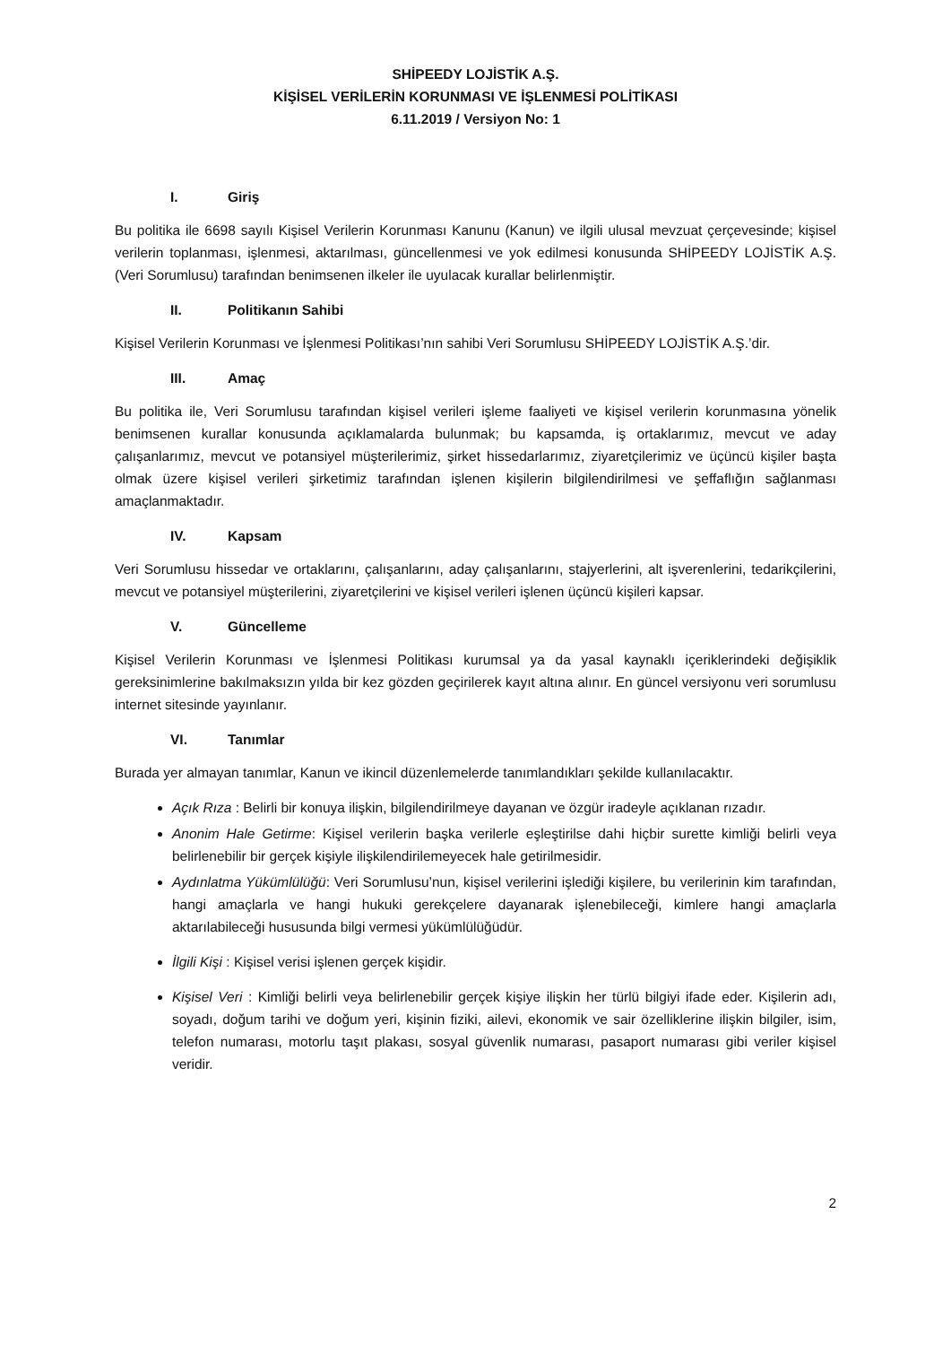SHİPEEDY LOJİSTİK A.Ş.
KİŞİSEL VERİLERİN KORUNMASI VE İŞLENMESİ POLİTİKASI
6.11.2019 / Versiyon No: 1
I. Giriş
Bu politika ile 6698 sayılı Kişisel Verilerin Korunması Kanunu (Kanun) ve ilgili ulusal mevzuat çerçevesinde; kişisel verilerin toplanması, işlenmesi, aktarılması, güncellenmesi ve yok edilmesi konusunda SHİPEEDY LOJİSTİK A.Ş. (Veri Sorumlusu) tarafından benimsenen ilkeler ile uyulacak kurallar belirlenmiştir.
II. Politikanın Sahibi
Kişisel Verilerin Korunması ve İşlenmesi Politikası’nın sahibi Veri Sorumlusu SHİPEEDY LOJİSTİK A.Ş.’dir.
III. Amaç
Bu politika ile, Veri Sorumlusu tarafından kişisel verileri işleme faaliyeti ve kişisel verilerin korunmasına yönelik benimsenen kurallar konusunda açıklamalarda bulunmak; bu kapsamda, iş ortaklarımız, mevcut ve aday çalışanlarımız, mevcut ve potansiyel müşterilerimiz, şirket hissedarlarımız, ziyaretçilerimiz ve üçüncü kişiler başta olmak üzere kişisel verileri şirketimiz tarafından işlenen kişilerin bilgilendirilmesi ve şeffaflığın sağlanması amaçlanmaktadır.
IV. Kapsam
Veri Sorumlusu hissedar ve ortaklarını, çalışanlarını, aday çalışanlarını, stajyerlerini, alt işverenlerini, tedarikçilerini, mevcut ve potansiyel müşterilerini, ziyaretçilerini ve kişisel verileri işlenen üçüncü kişileri kapsar.
V. Güncelleme
Kişisel Verilerin Korunması ve İşlenmesi Politikası kurumsal ya da yasal kaynaklı içeriklerindeki değişiklik gereksinimlerine bakılmaksızın yılda bir kez gözden geçirilerek kayıt altına alınır. En güncel versiyonu veri sorumlusu internet sitesinde yayınlanır.
VI. Tanımlar
Burada yer almayan tanımlar, Kanun ve ikincil düzenlemelerde tanımlandıkları şekilde kullanılacaktır.
Açık Rıza : Belirli bir konuya ilişkin, bilgilendirilmeye dayanan ve özgür iradeyle açıklanan rızadır.
Anonim Hale Getirme: Kişisel verilerin başka verilerle eşleştirilse dahi hiçbir surette kimliği belirli veya belirlenebilir bir gerçek kişiyle ilişkilendirilemeyecek hale getirilmesidir.
Aydınlatma Yükümlülüğü: Veri Sorumlusu’nun, kişisel verilerini işlediği kişilere, bu verilerinin kim tarafından, hangi amaçlarla ve hangi hukuki gerekçelere dayanarak işlenebileceği, kimlere hangi amaçlarla aktarılabileceği hususunda bilgi vermesi yükümlülüğüdür.
İlgili Kişi : Kişisel verisi işlenen gerçek kişidir.
Kişisel Veri : Kimliği belirli veya belirlenebilir gerçek kişiye ilişkin her türlü bilgiyi ifade eder. Kişilerin adı, soyadı, doğum tarihi ve doğum yeri, kişinin fiziki, ailevi, ekonomik ve sair özelliklerine ilişkin bilgiler, isim, telefon numarası, motorlu taşıt plakası, sosyal güvenlik numarası, pasaport numarası gibi veriler kişisel veridir.
2